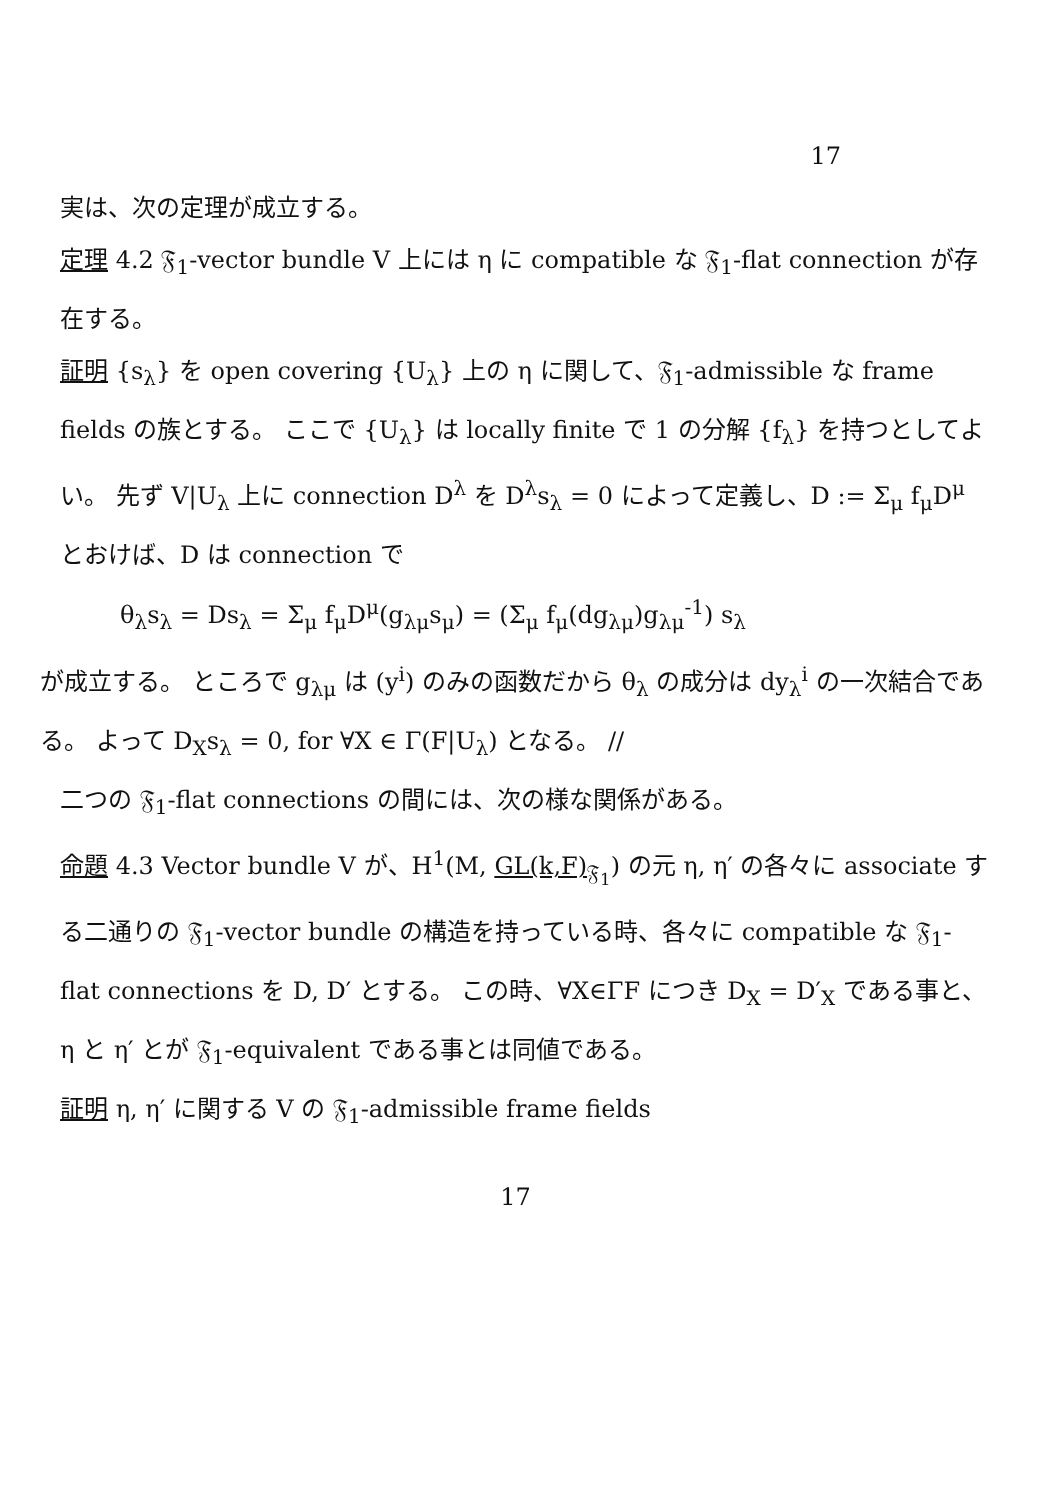17
実は、次の定理が成立する。
定理 4.2 𝔉<sub>1</sub>-vector bundle V 上には η に compatible な 𝔉<sub>1</sub>-flat connection が存在する。
証明 {s<sub>λ</sub>} を open covering {U<sub>λ</sub>} 上の η に関して、𝔉<sub>1</sub>-admissible な frame fields の族とする。 ここで {U<sub>λ</sub>} は locally finite で 1 の分解 {f<sub>λ</sub>} を持つとしてよい。 先ず V|U<sub>λ</sub> 上に connection D<sup>λ</sup> を D<sup>λ</sup>s<sub>λ</sub> = 0 によって定義し、D := Σ<sub>μ</sub> f<sub>μ</sub>D<sup>μ</sup> とおけば、D は connection で
θ<sub>λ</sub>s<sub>λ</sub> = Ds<sub>λ</sub> = Σ<sub>μ</sub> f<sub>μ</sub>D<sup>μ</sup>(g<sub>λμ</sub>s<sub>μ</sub>) = (Σ<sub>μ</sub> f<sub>μ</sub>(dg<sub>λμ</sub>)g<sub>λμ</sub><sup>-1</sup>) s<sub>λ</sub>
が成立する。 ところで g<sub>λμ</sub> は (y<sup>i</sup>) のみの函数だから θ<sub>λ</sub> の成分は dy<sub>λ</sub><sup>i</sup> の一次結合である。 よって D<sub>X</sub>s<sub>λ</sub> = 0, for ∀X ∈ Γ(F|U<sub>λ</sub>) となる。 //
二つの 𝔉<sub>1</sub>-flat connections の間には、次の様な関係がある。
命題 4.3 Vector bundle V が、H<sup>1</sup>(M, GL(k,F)<sub>𝔉<sub>1</sub></sub>) の元 η, η′ の各々に associate する二通りの 𝔉<sub>1</sub>-vector bundle の構造を持っている時、各々に compatible な 𝔉<sub>1</sub>-flat connections を D, D′ とする。 この時、∀X∈ΓF につき D<sub>X</sub> = D′<sub>X</sub> である事と、η と η′ とが 𝔉<sub>1</sub>-equivalent である事とは同値である。
証明 η, η′ に関する V の 𝔉<sub>1</sub>-admissible frame fields
17